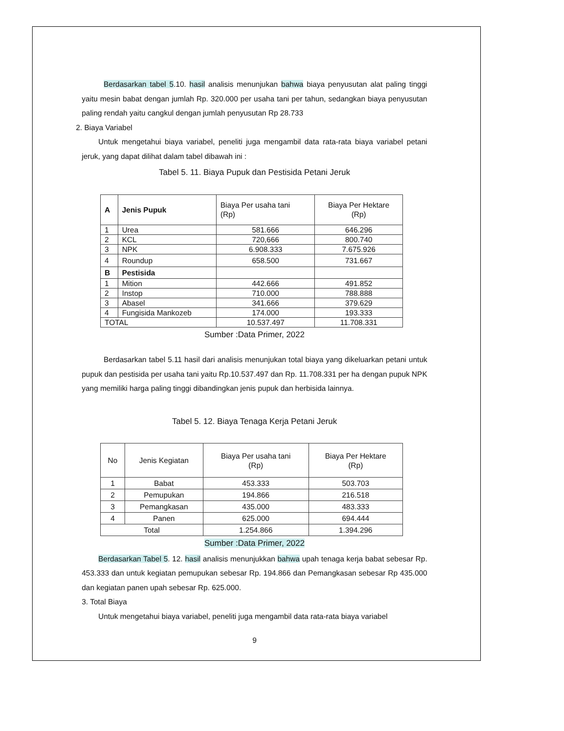Berdasarkan tabel 5.10. hasil analisis menunjukan bahwa biaya penyusutan alat paling tinggi yaitu mesin babat dengan jumlah Rp. 320.000 per usaha tani per tahun, sedangkan biaya penyusutan paling rendah yaitu cangkul dengan jumlah penyusutan Rp 28.733
2. Biaya Variabel
Untuk mengetahui biaya variabel, peneliti juga mengambil data rata-rata biaya variabel petani jeruk, yang dapat dilihat dalam tabel dibawah ini :
Tabel 5. 11. Biaya Pupuk dan Pestisida Petani Jeruk
| A | Jenis Pupuk | Biaya Per usaha tani (Rp) | Biaya Per Hektare (Rp) |
| 1 | Urea | 581.666 | 646.296 |
| 2 | KCL | 720,666 | 800.740 |
| 3 | NPK | 6.908.333 | 7.675.926 |
| 4 | Roundup | 658.500 | 731.667 |
| B | Pestisida | | |
| 1 | Mition | 442.666 | 491.852 |
| 2 | Instop | 710.000 | 788.888 |
| 3 | Abasel | 341.666 | 379.629 |
| 4 | Fungisida Mankozeb | 174.000 | 193.333 |
| TOTAL | | 10.537.497 | 11.708.331 |
Sumber :Data Primer, 2022
Berdasarkan tabel 5.11 hasil dari analisis menunjukan total biaya yang dikeluarkan petani untuk pupuk dan pestisida per usaha tani yaitu Rp.10.537.497 dan Rp. 11.708.331 per ha dengan pupuk NPK yang memiliki harga paling tinggi dibandingkan jenis pupuk dan herbisida lainnya.
Tabel 5. 12. Biaya Tenaga Kerja Petani Jeruk
| No | Jenis Kegiatan | Biaya Per usaha tani (Rp) | Biaya Per Hektare (Rp) |
| 1 | Babat | 453.333 | 503.703 |
| 2 | Pemupukan | 194.866 | 216.518 |
| 3 | Pemangkasan | 435.000 | 483.333 |
| 4 | Panen | 625.000 | 694.444 |
| Total | | 1.254.866 | 1.394.296 |
Sumber :Data Primer, 2022
Berdasarkan Tabel 5. 12. hasil analisis menunjukkan bahwa upah tenaga kerja babat sebesar Rp. 453.333 dan untuk kegiatan pemupukan sebesar Rp. 194.866 dan Pemangkasan sebesar Rp 435.000 dan kegiatan panen upah sebesar Rp. 625.000.
3. Total Biaya
Untuk mengetahui biaya variabel, peneliti juga mengambil data rata-rata biaya variabel
9